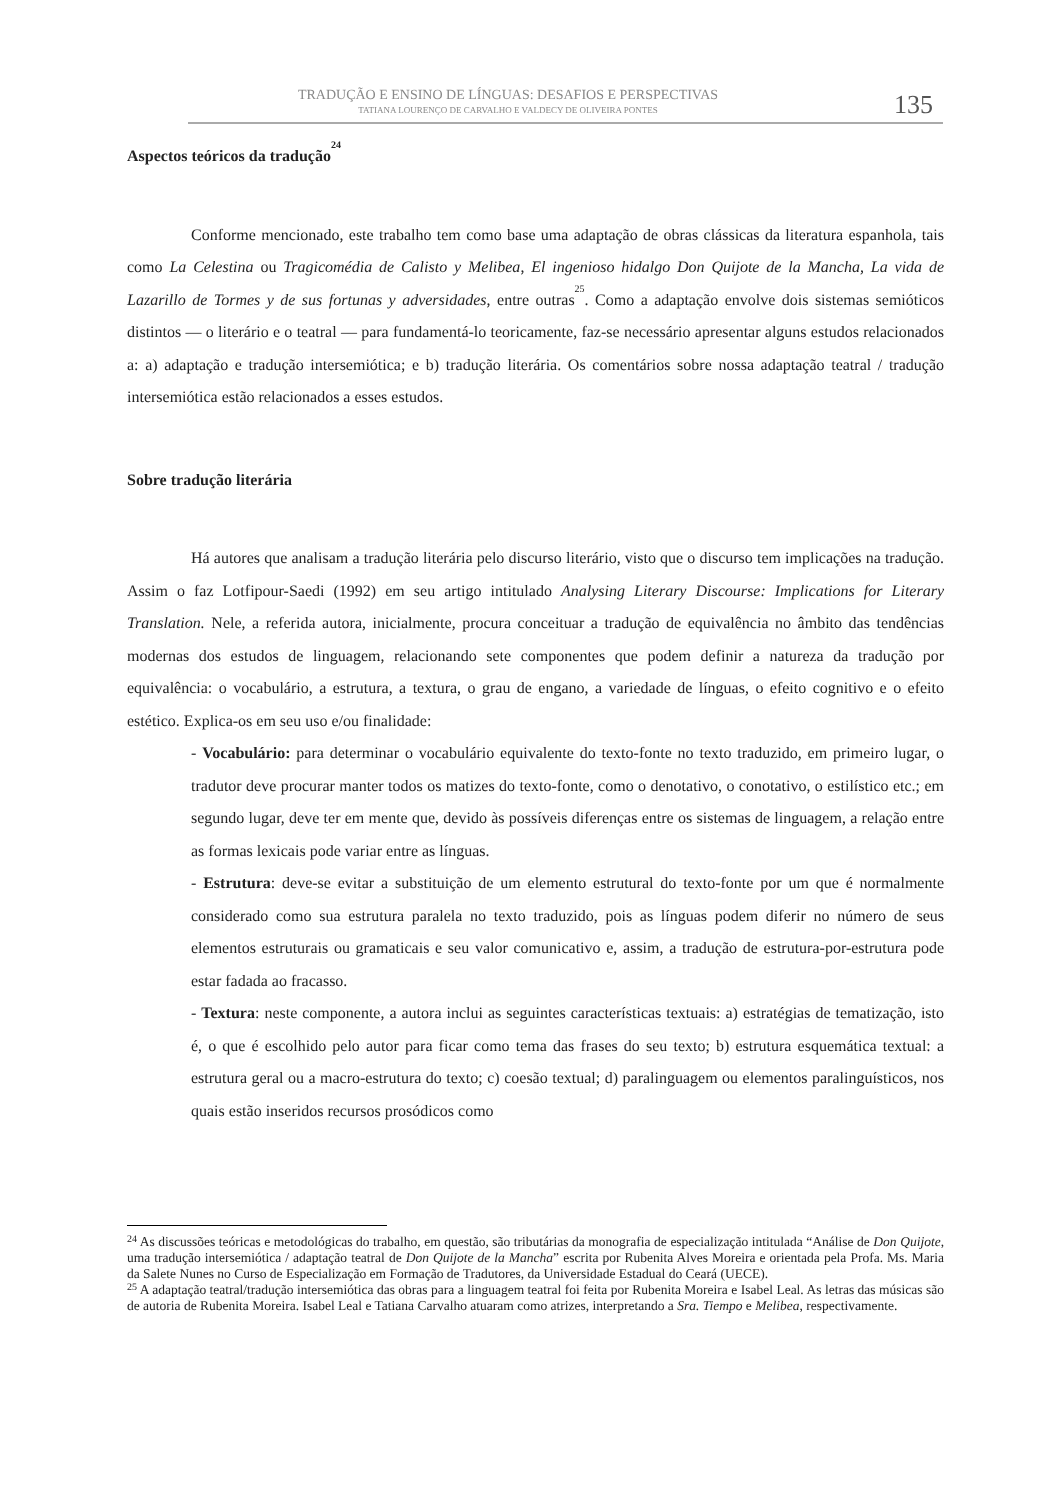TRADUÇÃO E ENSINO DE LÍNGUAS: DESAFIOS E PERSPECTIVAS
TATIANA LOURENÇO DE CARVALHO E VALDECY DE OLIVEIRA PONTES
135
Aspectos teóricos da tradução<sup>24</sup>
Conforme mencionado, este trabalho tem como base uma adaptação de obras clássicas da literatura espanhola, tais como La Celestina ou Tragicomédia de Calisto y Melibea, El ingenioso hidalgo Don Quijote de la Mancha, La vida de Lazarillo de Tormes y de sus fortunas y adversidades, entre outras<sup>25</sup>. Como a adaptação envolve dois sistemas semióticos distintos — o literário e o teatral — para fundamentá-lo teoricamente, faz-se necessário apresentar alguns estudos relacionados a: a) adaptação e tradução intersemiótica; e b) tradução literária. Os comentários sobre nossa adaptação teatral / tradução intersemiótica estão relacionados a esses estudos.
Sobre tradução literária
Há autores que analisam a tradução literária pelo discurso literário, visto que o discurso tem implicações na tradução. Assim o faz Lotfipour-Saedi (1992) em seu artigo intitulado Analysing Literary Discourse: Implications for Literary Translation. Nele, a referida autora, inicialmente, procura conceituar a tradução de equivalência no âmbito das tendências modernas dos estudos de linguagem, relacionando sete componentes que podem definir a natureza da tradução por equivalência: o vocabulário, a estrutura, a textura, o grau de engano, a variedade de línguas, o efeito cognitivo e o efeito estético. Explica-os em seu uso e/ou finalidade:
- Vocabulário: para determinar o vocabulário equivalente do texto-fonte no texto traduzido, em primeiro lugar, o tradutor deve procurar manter todos os matizes do texto-fonte, como o denotativo, o conotativo, o estilístico etc.; em segundo lugar, deve ter em mente que, devido às possíveis diferenças entre os sistemas de linguagem, a relação entre as formas lexicais pode variar entre as línguas.
- Estrutura: deve-se evitar a substituição de um elemento estrutural do texto-fonte por um que é normalmente considerado como sua estrutura paralela no texto traduzido, pois as línguas podem diferir no número de seus elementos estruturais ou gramaticais e seu valor comunicativo e, assim, a tradução de estrutura-por-estrutura pode estar fadada ao fracasso.
- Textura: neste componente, a autora inclui as seguintes características textuais: a) estratégias de tematização, isto é, o que é escolhido pelo autor para ficar como tema das frases do seu texto; b) estrutura esquemática textual: a estrutura geral ou a macro-estrutura do texto; c) coesão textual; d) paralinguagem ou elementos paralinguísticos, nos quais estão inseridos recursos prosódicos como
<sup>24</sup> As discussões teóricas e metodológicas do trabalho, em questão, são tributárias da monografia de especialização intitulada “Análise de Don Quijote, uma tradução intersemiótica / adaptação teatral de Don Quijote de la Mancha” escrita por Rubenita Alves Moreira e orientada pela Profa. Ms. Maria da Salete Nunes no Curso de Especialização em Formação de Tradutores, da Universidade Estadual do Ceará (UECE).
<sup>25</sup> A adaptação teatral/tradução intersemiótica das obras para a linguagem teatral foi feita por Rubenita Moreira e Isabel Leal. As letras das músicas são de autoria de Rubenita Moreira. Isabel Leal e Tatiana Carvalho atuaram como atrizes, interpretando a Sra. Tiempo e Melibea, respectivamente.